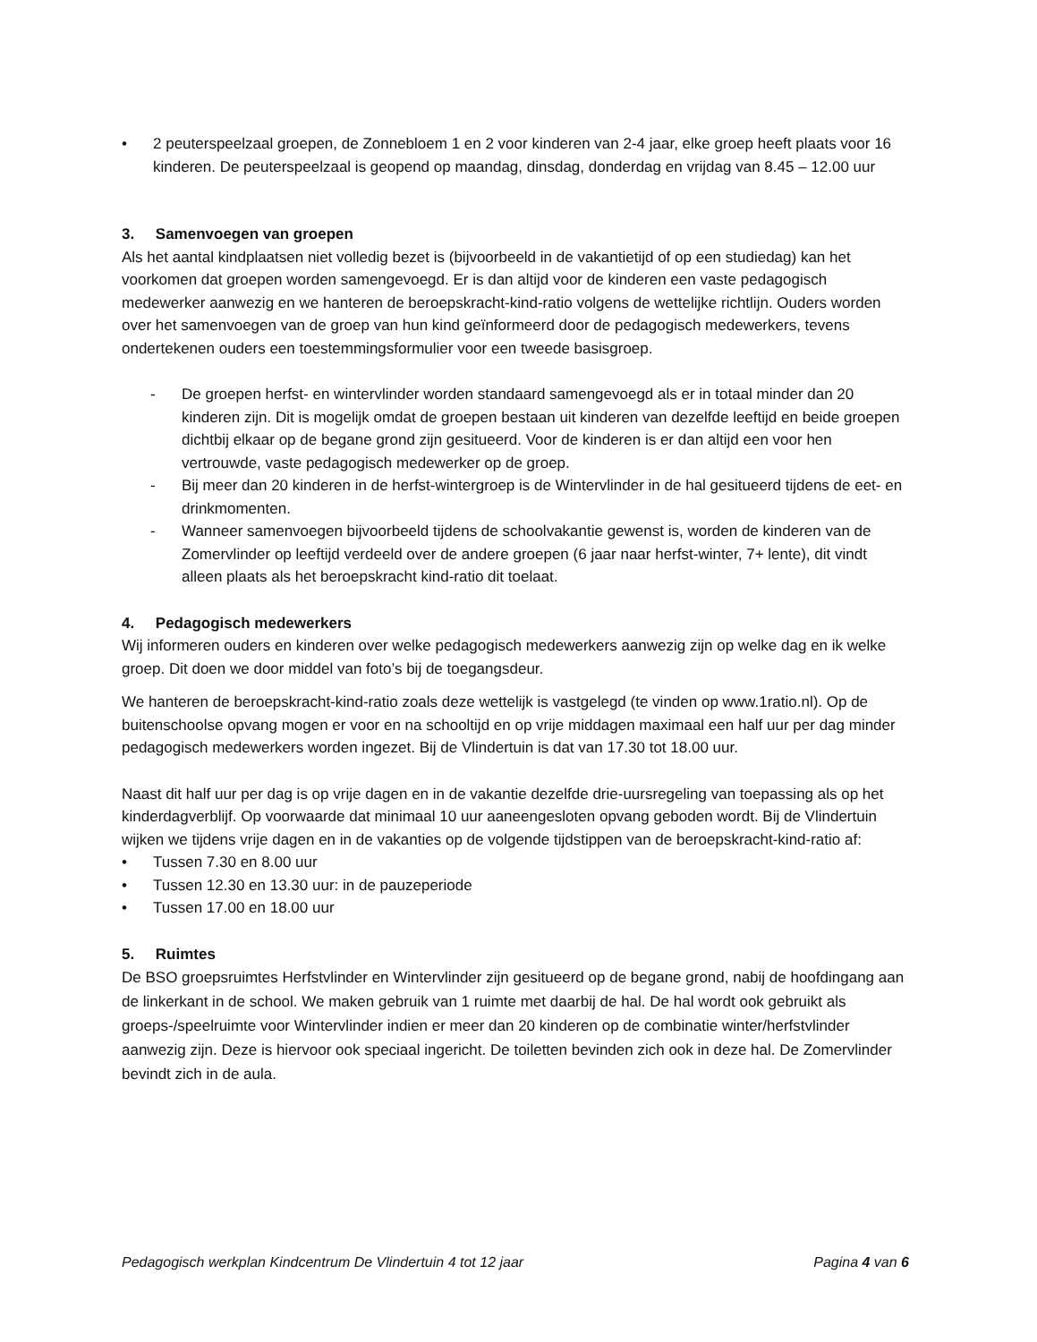• 2 peuterspeelzaal groepen, de Zonnebloem 1 en 2 voor kinderen van 2-4 jaar, elke groep heeft plaats voor 16 kinderen. De peuterspeelzaal is geopend op maandag, dinsdag, donderdag en vrijdag van 8.45 – 12.00 uur
3. Samenvoegen van groepen
Als het aantal kindplaatsen niet volledig bezet is (bijvoorbeeld in de vakantietijd of op een studiedag) kan het voorkomen dat groepen worden samengevoegd. Er is dan altijd voor de kinderen een vaste pedagogisch medewerker aanwezig en we hanteren de beroepskracht-kind-ratio volgens de wettelijke richtlijn. Ouders worden over het samenvoegen van de groep van hun kind geïnformeerd door de pedagogisch medewerkers, tevens ondertekenen ouders een toestemmingsformulier voor een tweede basisgroep.
- De groepen herfst- en wintervlinder worden standaard samengevoegd als er in totaal minder dan 20 kinderen zijn. Dit is mogelijk omdat de groepen bestaan uit kinderen van dezelfde leeftijd en beide groepen dichtbij elkaar op de begane grond zijn gesitueerd. Voor de kinderen is er dan altijd een voor hen vertrouwde, vaste pedagogisch medewerker op de groep.
- Bij meer dan 20 kinderen in de herfst-wintergroep is de Wintervlinder in de hal gesitueerd tijdens de eet- en drinkmomenten.
- Wanneer samenvoegen bijvoorbeeld tijdens de schoolvakantie gewenst is, worden de kinderen van de Zomervlinder op leeftijd verdeeld over de andere groepen (6 jaar naar herfst-winter, 7+ lente), dit vindt alleen plaats als het beroepskracht kind-ratio dit toelaat.
4. Pedagogisch medewerkers
Wij informeren ouders en kinderen over welke pedagogisch medewerkers aanwezig zijn op welke dag en ik welke groep. Dit doen we door middel van foto’s bij de toegangsdeur.
We hanteren de beroepskracht-kind-ratio zoals deze wettelijk is vastgelegd (te vinden op www.1ratio.nl). Op de buitenschoolse opvang mogen er voor en na schooltijd en op vrije middagen maximaal een half uur per dag minder pedagogisch medewerkers worden ingezet. Bij de Vlindertuin is dat van 17.30 tot 18.00 uur.
Naast dit half uur per dag is op vrije dagen en in de vakantie dezelfde drie-uursregeling van toepassing als op het kinderdagverblijf. Op voorwaarde dat minimaal 10 uur aaneengesloten opvang geboden wordt. Bij de Vlindertuin wijken we tijdens vrije dagen en in de vakanties op de volgende tijdstippen van de beroepskracht-kind-ratio af:
• Tussen 7.30 en 8.00 uur
• Tussen 12.30 en 13.30 uur: in de pauzeperiode
• Tussen 17.00 en 18.00 uur
5. Ruimtes
De BSO groepsruimtes Herfstvlinder en Wintervlinder zijn gesitueerd op de begane grond, nabij de hoofdingang aan de linkerkant in de school. We maken gebruik van 1 ruimte met daarbij de hal. De hal wordt ook gebruikt als groeps-/speelruimte voor Wintervlinder indien er meer dan 20 kinderen op de combinatie winter/herfstvlinder aanwezig zijn. Deze is hiervoor ook speciaal ingericht. De toiletten bevinden zich ook in deze hal. De Zomervlinder bevindt zich in de aula.
Pedagogisch werkplan Kindcentrum De Vlindertuin 4 tot 12 jaar Pagina 4 van 6